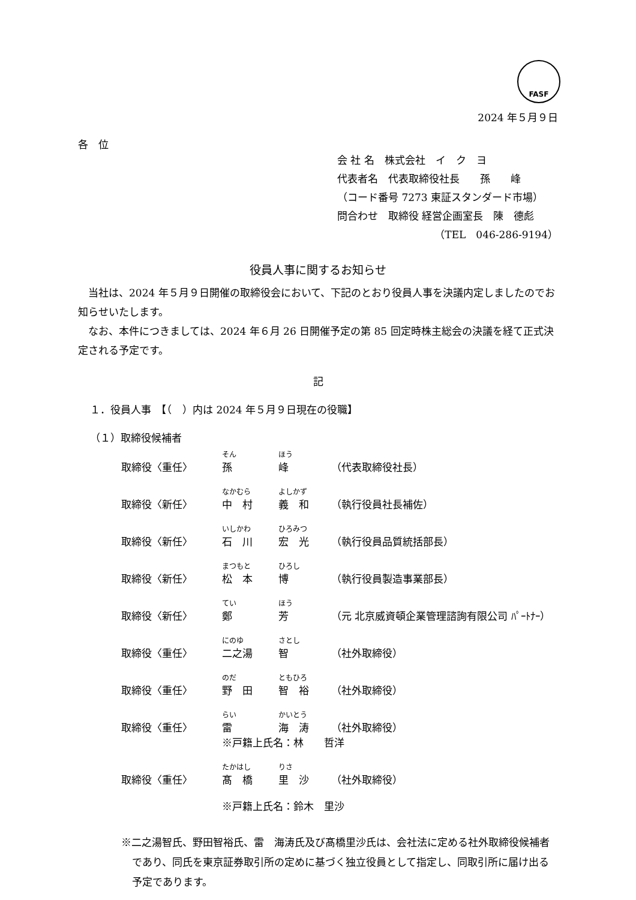FASF
2024 年５月９日
各　位
会 社 名　株式会社　イ　ク　ヨ
代表者名　代表取締役社長　　孫　　峰
（コード番号 7273 東証スタンダード市場）
問合わせ　取締役 経営企画室長　陳　德彪
（TEL　046-286-9194）
役員人事に関するお知らせ
　当社は、2024 年５月９日開催の取締役会において、下記のとおり役員人事を決議内定しましたのでお知らせいたします。
　なお、本件につきましては、2024 年６月 26 日開催予定の第 85 回定時株主総会の決議を経て正式決定される予定です。
記
１．役員人事　【（　）内は 2024 年５月９日現在の役職】
（１）取締役候補者
| | そん | ほう | |
| 取締役〈重任〉 | 孫 | 峰 | （代表取締役社長） |
| | なかむら | よしかず | |
| 取締役〈新任〉 | 中 村 | 義 和 | （執行役員社長補佐） |
| | いしかわ | ひろみつ | |
| 取締役〈新任〉 | 石 川 | 宏 光 | （執行役員品質統括部長） |
| | まつもと | ひろし | |
| 取締役〈新任〉 | 松 本 | 博 | （執行役員製造事業部長） |
| | てい | ほう | |
| 取締役〈新任〉 | 鄭 | 芳 | （元 北京威資頓企業管理諮詢有限公司 ﾊﾟｰﾄﾅｰ） |
| | にのゆ | さとし | |
| 取締役〈重任〉 | 二之湯 | 智 | （社外取締役） |
| | のだ | ともひろ | |
| 取締役〈重任〉 | 野 田 | 智 裕 | （社外取締役） |
| | らい | かいとう | |
| 取締役〈重任〉 | 雷 | 海 涛 | （社外取締役） |
| | ※戸籍上氏名：林 哲洋 | | |
| | たかはし | りさ | |
| 取締役〈重任〉 | 髙 橋 | 里 沙 | （社外取締役） |
| | ※戸籍上氏名：鈴木 里沙 | | |
※二之湯智氏、野田智裕氏、雷　海涛氏及び髙橋里沙氏は、会社法に定める社外取締役候補者であり、同氏を東京証券取引所の定めに基づく独立役員として指定し、同取引所に届け出る予定であります。